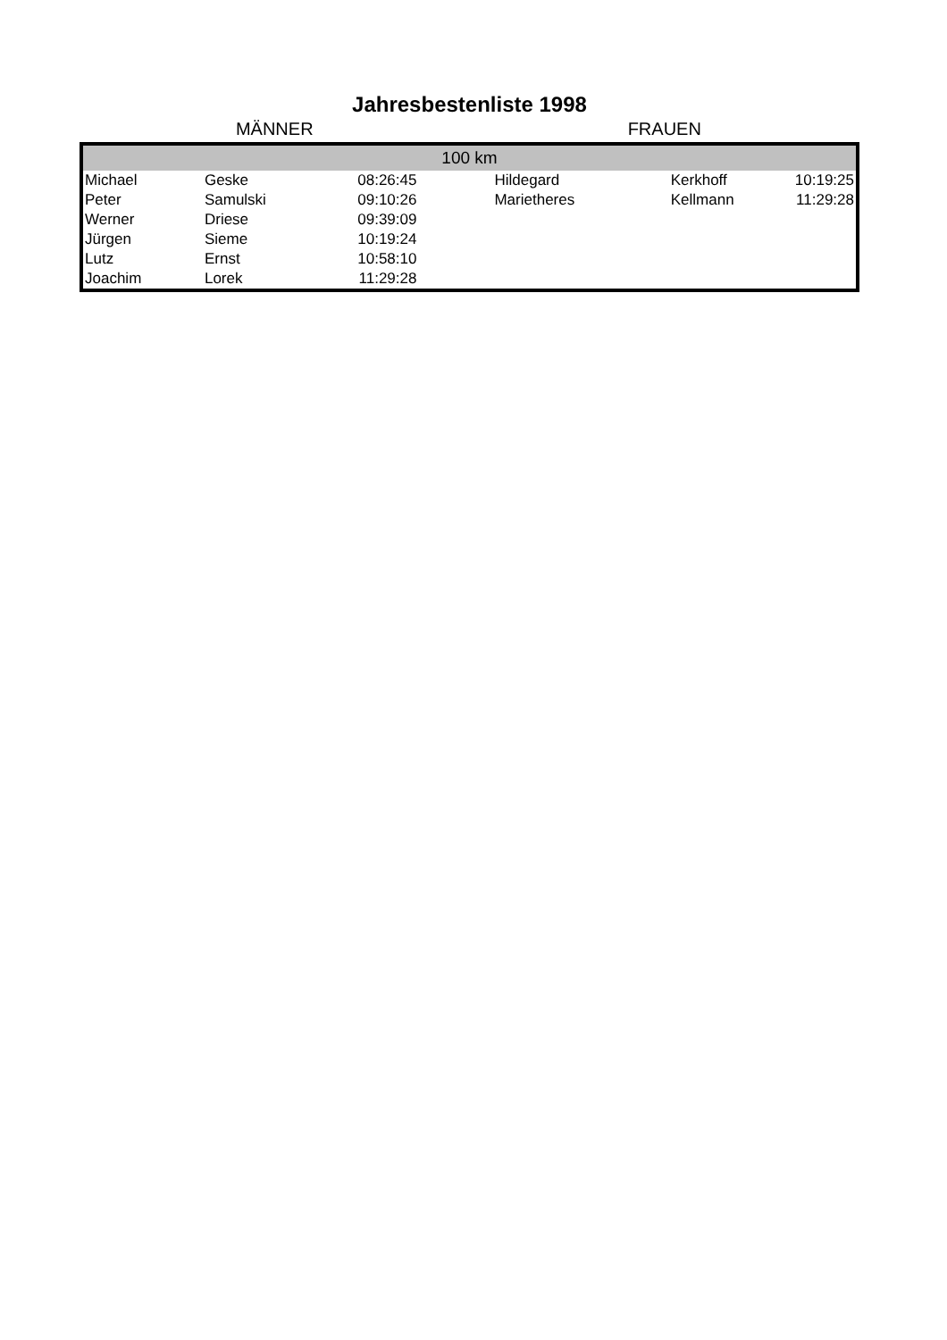Jahresbestenliste 1998
MÄNNER FRAUEN
| 100 km | | | | | |
| --- | --- | --- | --- | --- | --- |
| Michael | Geske | 08:26:45 | Hildegard | Kerkhoff | 10:19:25 |
| Peter | Samulski | 09:10:26 | Marietheres | Kellmann | 11:29:28 |
| Werner | Driese | 09:39:09 | | | |
| Jürgen | Sieme | 10:19:24 | | | |
| Lutz | Ernst | 10:58:10 | | | |
| Joachim | Lorek | 11:29:28 | | | |